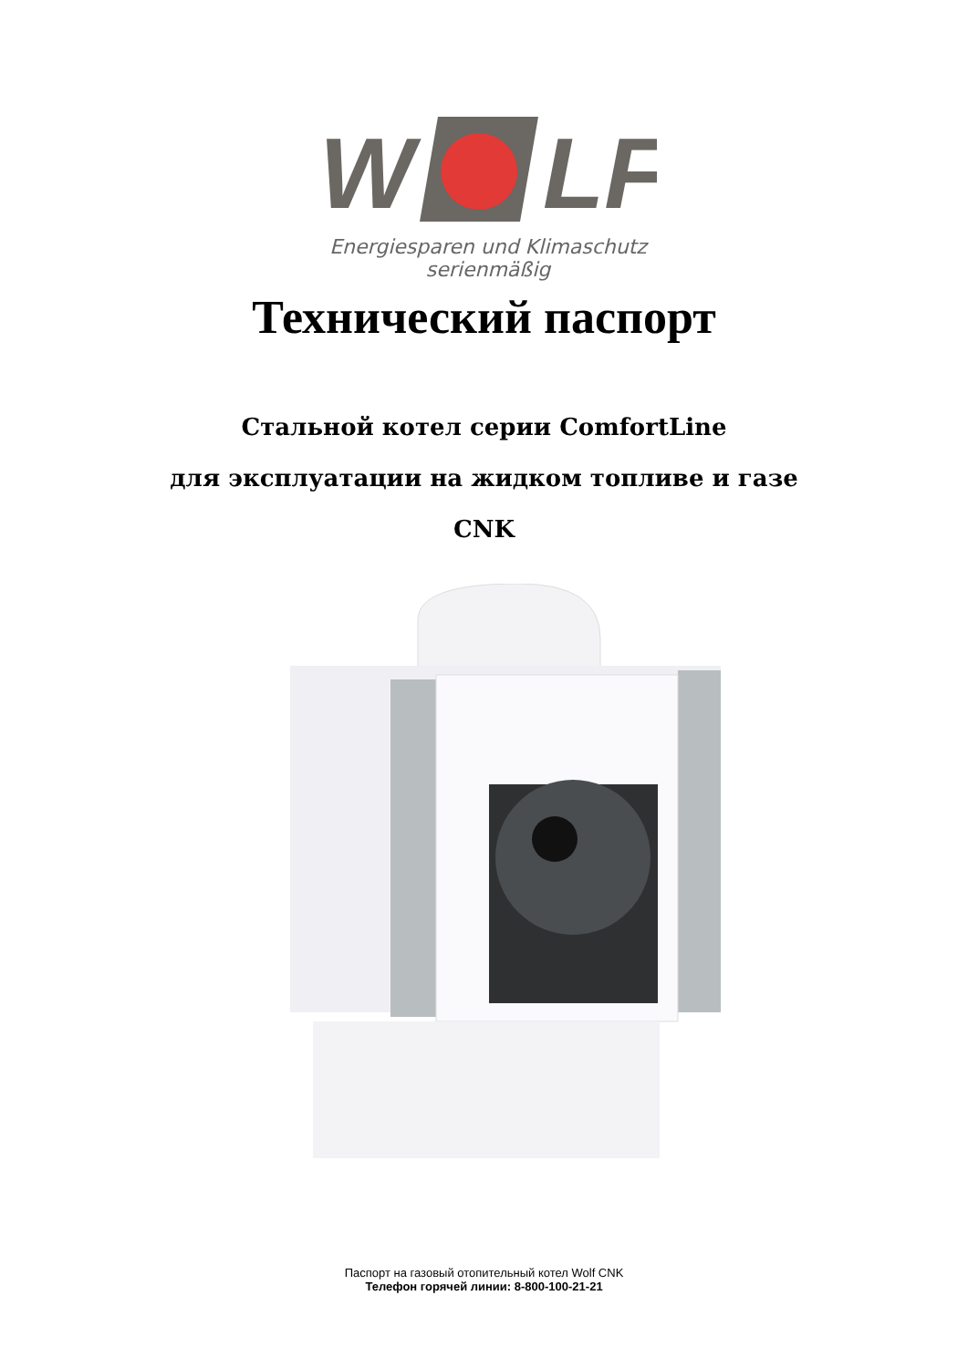W
LF
Energiesparen und Klimaschutz serienmäßig
Технический паспорт
Стальной котел серии ComfortLine
для эксплуатации на жидком топливе и газе
CNK
Паспорт на газовый отопительный котел Wolf CNK
Телефон горячей линии: 8-800-100-21-21